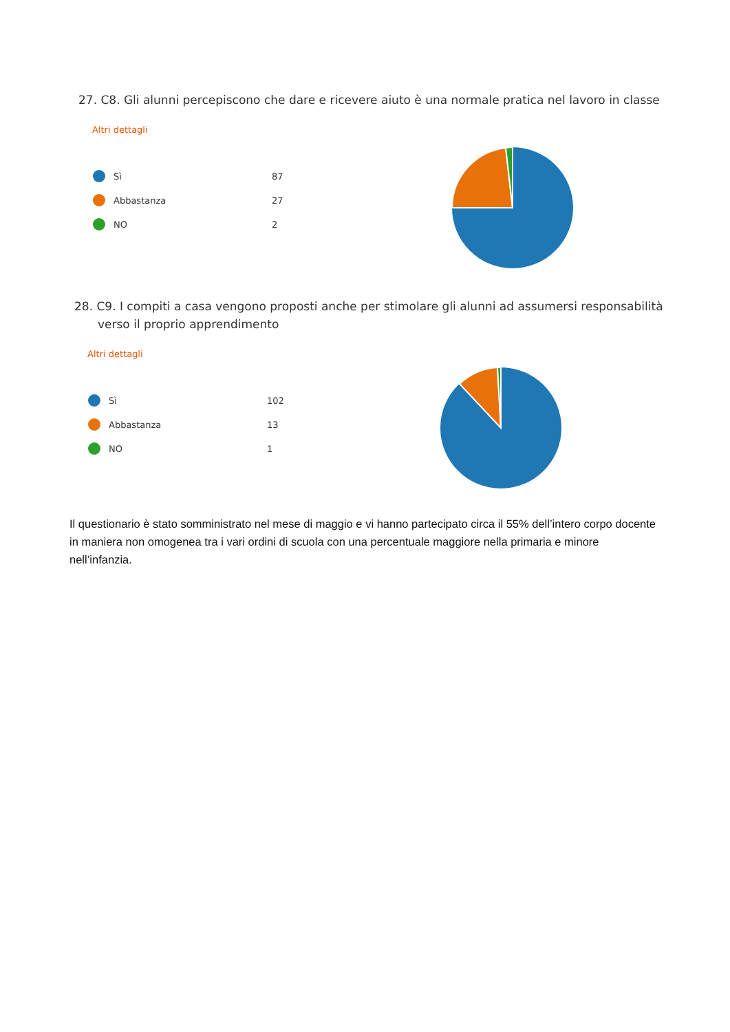27. C8. Gli alunni percepiscono che dare e ricevere aiuto è una normale pratica nel lavoro in classe
Altri dettagli
Sì
87
Abbastanza
27
NO
2
28. C9. I compiti a casa vengono proposti anche per stimolare gli alunni ad assumersi responsabilità verso il proprio apprendimento
Altri dettagli
Sì
102
Abbastanza
13
NO
1
Il questionario è stato somministrato nel mese di maggio e vi hanno partecipato circa il 55% dell’intero corpo docente in maniera non omogenea tra i vari ordini di scuola con una percentuale maggiore nella primaria e minore nell’infanzia.